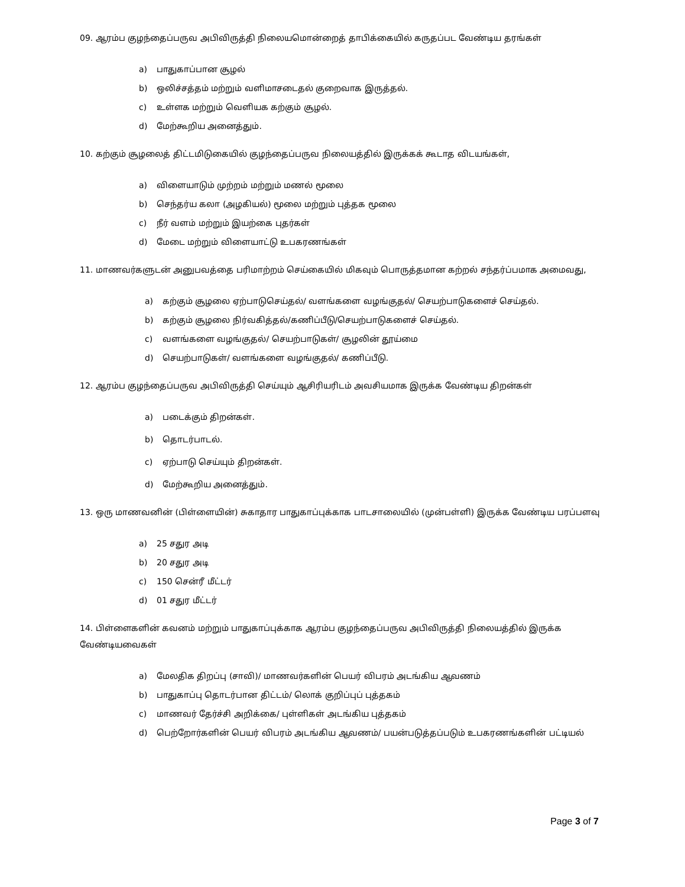09. ஆரம்ப குழந்தைப்பருவ அபிவிருத்தி நிலையமொன்றைத் தாபிக்கையில் கருதப்பட வேண்டிய தரங்கள்
a) பாதுகாப்பான சூழல்
b) ஒலிச்சத்தம் மற்றும் வளிமாசடைதல் குறைவாக இருத்தல்.
c) உள்ளக மற்றும் வெளியக கற்கும் சூழல்.
d) மேற்கூறிய அனைத்தும்.
10. கற்கும் சூழலைத் திட்டமிடுகையில் குழந்தைப்பருவ நிலையத்தில் இருக்கக் கூடாத விடயங்கள்,
a) விளையாடும் முற்றம் மற்றும் மணல் மூலை
b) செந்தர்ய கலா (அழகியல்) மூலை மற்றும் புத்தக மூலை
c) நீர் வளம் மற்றும் இயற்கை புதர்கள்
d) மேடை மற்றும் விளையாட்டு உபகரணங்கள்
11. மாணவர்களுடன் அனுபவத்தை பரிமாற்றம் செய்கையில் மிகவும் பொருத்தமான கற்றல் சந்தர்ப்பமாக அமைவது,
a) கற்கும் சூழலை ஏற்பாடுசெய்தல்/ வளங்களை வழங்குதல்/ செயற்பாடுகளைச் செய்தல்.
b) கற்கும் சூழலை நிர்வகித்தல்/கணிப்பீடு/செயற்பாடுகளைச் செய்தல்.
c) வளங்களை வழங்குதல்/ செயற்பாடுகள்/ சூழலின் தூய்மை
d) செயற்பாடுகள்/ வளங்களை வழங்குதல்/ கணிப்பீடு.
12. ஆரம்ப குழந்தைப்பருவ அபிவிருத்தி செய்யும் ஆசிரியரிடம் அவசியமாக இருக்க வேண்டிய திறன்கள்
a) படைக்கும் திறன்கள்.
b) தொடர்பாடல்.
c) ஏற்பாடு செய்யும் திறன்கள்.
d) மேற்கூறிய அனைத்தும்.
13. ஒரு மாணவனின் (பிள்ளையின்) சுகாதார பாதுகாப்புக்காக பாடசாலையில் (முன்பள்ளி) இருக்க வேண்டிய பரப்பளவு
a) 25 சதுர அடி
b) 20 சதுர அடி
c) 150 சென்ரீ மீட்டர்
d) 01 சதுர மீட்டர்
14. பிள்ளைகளின் கவனம் மற்றும் பாதுகாப்புக்காக ஆரம்ப குழந்தைப்பருவ அபிவிருத்தி நிலையத்தில் இருக்க வேண்டியவைகள்
a) மேலதிக திறப்பு (சாவி)/ மாணவர்களின் பெயர் விபரம் அடங்கிய ஆவணம்
b) பாதுகாப்பு தொடர்பான திட்டம்/ லொக் குறிப்புப் புத்தகம்
c) மாணவர் தேர்ச்சி அறிக்கை/ புள்ளிகள் அடங்கிய புத்தகம்
d) பெற்றோர்களின் பெயர் விபரம் அடங்கிய ஆவணம்/ பயன்படுத்தப்படும் உபகரணங்களின் பட்டியல்
Page 3 of 7